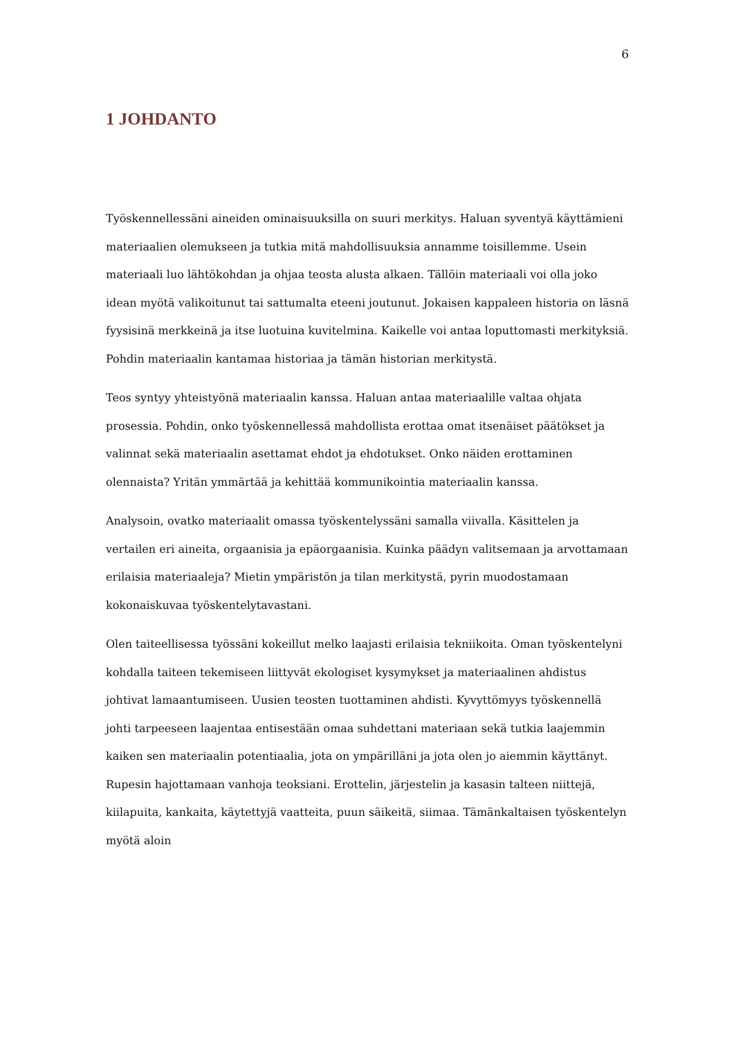6
1 JOHDANTO
Työskennellessäni aineiden ominaisuuksilla on suuri merkitys. Haluan syventyä käyttämieni materiaalien olemukseen ja tutkia mitä mahdollisuuksia annamme toisillemme. Usein materiaali luo lähtökohdan ja ohjaa teosta alusta alkaen. Tällöin materiaali voi olla joko idean myötä valikoitunut tai sattumalta eteeni joutunut. Jokaisen kappaleen historia on läsnä fyysisinä merkkeinä ja itse luotuina kuvitelmina. Kaikelle voi antaa loputtomasti merkityksiä. Pohdin materiaalin kantamaa historiaa ja tämän historian merkitystä.
Teos syntyy yhteistyönä materiaalin kanssa. Haluan antaa materiaalille valtaa ohjata prosessia. Pohdin, onko työskennellessä mahdollista erottaa omat itsenäiset päätökset ja valinnat sekä materiaalin asettamat ehdot ja ehdotukset. Onko näiden erottaminen olennaista? Yritän ymmärtää ja kehittää kommunikointia materiaalin kanssa.
Analysoin, ovatko materiaalit omassa työskentelyssäni samalla viivalla. Käsittelen ja vertailen eri aineita, orgaanisia ja epäorgaanisia. Kuinka päädyn valitsemaan ja arvottamaan erilaisia materiaaleja? Mietin ympäristön ja tilan merkitystä, pyrin muodostamaan kokonaiskuvaa työskentelytavastani.
Olen taiteellisessa työssäni kokeillut melko laajasti erilaisia tekniikoita. Oman työskentelyni kohdalla taiteen tekemiseen liittyvät ekologiset kysymykset ja materiaalinen ahdistus johtivat lamaantumiseen. Uusien teosten tuottaminen ahdisti. Kyvyttömyys työskennellä johti tarpeeseen laajentaa entisestään omaa suhdettani materiaan sekä tutkia laajemmin kaiken sen materiaalin potentiaalia, jota on ympärilläni ja jota olen jo aiemmin käyttänyt. Rupesin hajottamaan vanhoja teoksiani. Erottelin, järjestelin ja kasasin talteen niittejä, kiilapuita, kankaita, käytettyjä vaatteita, puun säikeitä, siimaa. Tämänkaltaisen työskentelyn myötä aloin